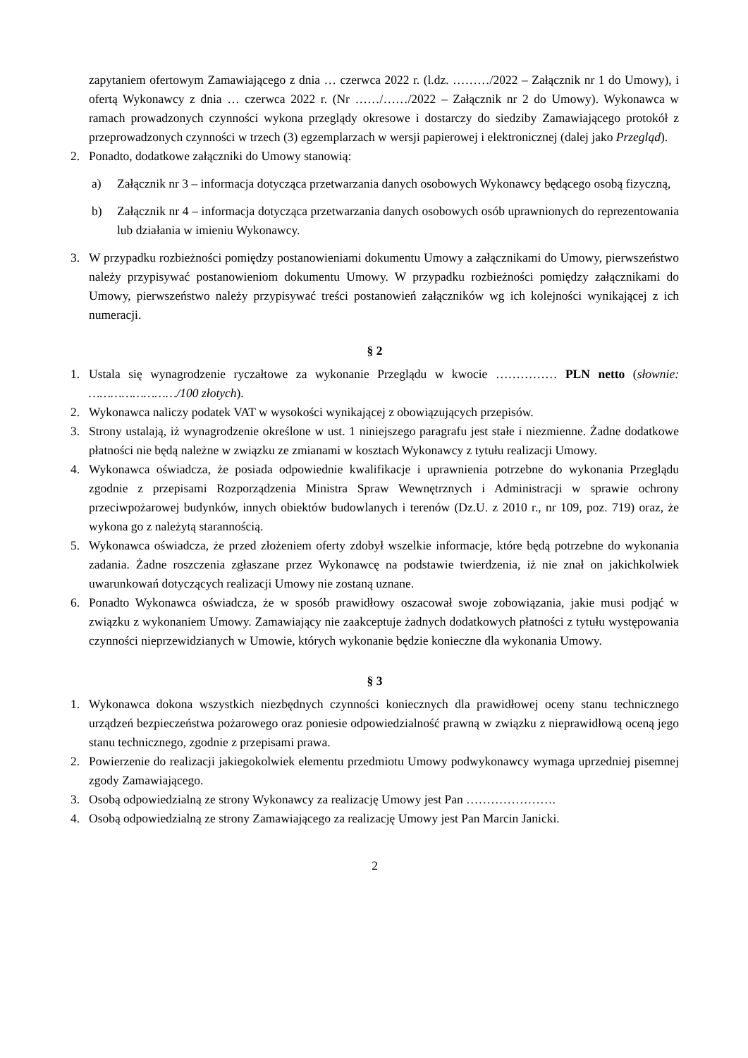zapytaniem ofertowym Zamawiającego z dnia … czerwca 2022 r. (l.dz. ………/2022 – Załącznik nr 1 do Umowy), i ofertą Wykonawcy z dnia … czerwca 2022 r. (Nr ……/……/2022 – Załącznik nr 2 do Umowy). Wykonawca w ramach prowadzonych czynności wykona przeglądy okresowe i dostarczy do siedziby Zamawiającego protokół z przeprowadzonych czynności w trzech (3) egzemplarzach w wersji papierowej i elektronicznej (dalej jako Przegląd).
2. Ponadto, dodatkowe załączniki do Umowy stanowią:
a) Załącznik nr 3 – informacja dotycząca przetwarzania danych osobowych Wykonawcy będącego osobą fizyczną,
b) Załącznik nr 4 – informacja dotycząca przetwarzania danych osobowych osób uprawnionych do reprezentowania lub działania w imieniu Wykonawcy.
3. W przypadku rozbieżności pomiędzy postanowieniami dokumentu Umowy a załącznikami do Umowy, pierwszeństwo należy przypisywać postanowieniom dokumentu Umowy. W przypadku rozbieżności pomiędzy załącznikami do Umowy, pierwszeństwo należy przypisywać treści postanowień załączników wg ich kolejności wynikającej z ich numeracji.
§ 2
1. Ustala się wynagrodzenie ryczałtowe za wykonanie Przeglądu w kwocie …………… PLN netto (słownie: ……………………/100 złotych).
2. Wykonawca naliczy podatek VAT w wysokości wynikającej z obowiązujących przepisów.
3. Strony ustalają, iż wynagrodzenie określone w ust. 1 niniejszego paragrafu jest stałe i niezmienne. Żadne dodatkowe płatności nie będą należne w związku ze zmianami w kosztach Wykonawcy z tytułu realizacji Umowy.
4. Wykonawca oświadcza, że posiada odpowiednie kwalifikacje i uprawnienia potrzebne do wykonania Przeglądu zgodnie z przepisami Rozporządzenia Ministra Spraw Wewnętrznych i Administracji w sprawie ochrony przeciwpożarowej budynków, innych obiektów budowlanych i terenów (Dz.U. z 2010 r., nr 109, poz. 719) oraz, że wykona go z należytą starannością.
5. Wykonawca oświadcza, że przed złożeniem oferty zdobył wszelkie informacje, które będą potrzebne do wykonania zadania. Żadne roszczenia zgłaszane przez Wykonawcę na podstawie twierdzenia, iż nie znał on jakichkolwiek uwarunkowań dotyczących realizacji Umowy nie zostaną uznane.
6. Ponadto Wykonawca oświadcza, że w sposób prawidłowy oszacował swoje zobowiązania, jakie musi podjąć w związku z wykonaniem Umowy. Zamawiający nie zaakceptuje żadnych dodatkowych płatności z tytułu występowania czynności nieprzewidzianych w Umowie, których wykonanie będzie konieczne dla wykonania Umowy.
§ 3
1. Wykonawca dokona wszystkich niezbędnych czynności koniecznych dla prawidłowej oceny stanu technicznego urządzeń bezpieczeństwa pożarowego oraz poniesie odpowiedzialność prawną w związku z nieprawidłową oceną jego stanu technicznego, zgodnie z przepisami prawa.
2. Powierzenie do realizacji jakiegokolwiek elementu przedmiotu Umowy podwykonawcy wymaga uprzedniej pisemnej zgody Zamawiającego.
3. Osobą odpowiedzialną ze strony Wykonawcy za realizację Umowy jest Pan ………………….
4. Osobą odpowiedzialną ze strony Zamawiającego za realizację Umowy jest Pan Marcin Janicki.
2